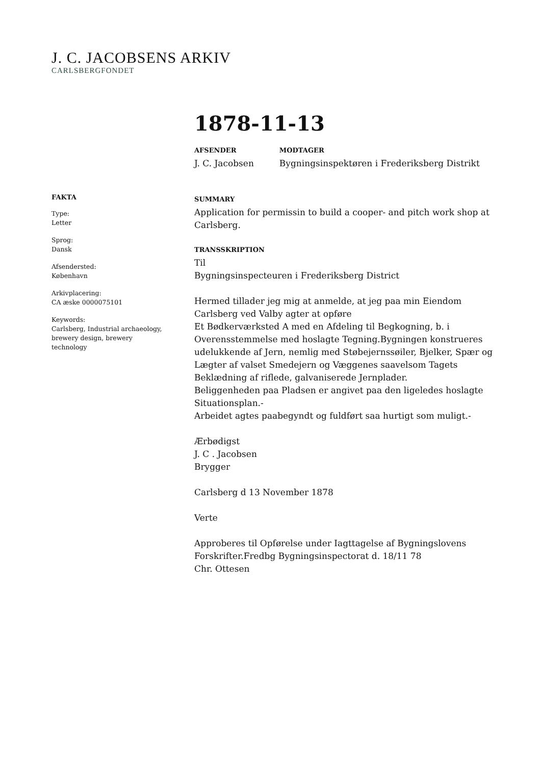J. C. JACOBSENS ARKIV
CARLSBERGFONDET
1878-11-13
AFSENDER
J. C. Jacobsen
MODTAGER
Bygningsinspektøren i Frederiksberg Distrikt
SUMMARY
Application for permissin to build a cooper- and pitch work shop at Carlsberg.
TRANSSKRIPTION
Til
Bygningsinspecteuren i Frederiksberg District
Hermed tillader jeg mig at anmelde, at jeg paa min Eiendom Carlsberg ved Valby agter at opføre
Et Bødkerværksted A med en Afdeling til Begkogning, b. i Overensstemmelse med hoslagte Tegning.Bygningen konstrueres udelukkende af Jern, nemlig med Støbejernssøiler, Bjelker, Spær og Lægter af valset Smedejern og Væggenes saavelsom Tagets Beklædning af riflede, galvaniserede Jernplader.
Beliggenheden paa Pladsen er angivet paa den ligeledes hoslagte Situationsplan.-
Arbeidet agtes paabegyndt og fuldført saa hurtigt som muligt.-
Ærbødigst
J. C . Jacobsen
Brygger
Carlsberg d 13 November 1878
Verte
Approberes til Opførelse under Iagttagelse af Bygningslovens Forskrifter.Fredbg Bygningsinspectorat d. 18/11 78
Chr. Ottesen
FAKTA
Type:
Letter
Sprog:
Dansk
Afsendersted:
København
Arkivplacering:
CA æske 0000075101
Keywords:
Carlsberg, Industrial archaeology, brewery design, brewery technology